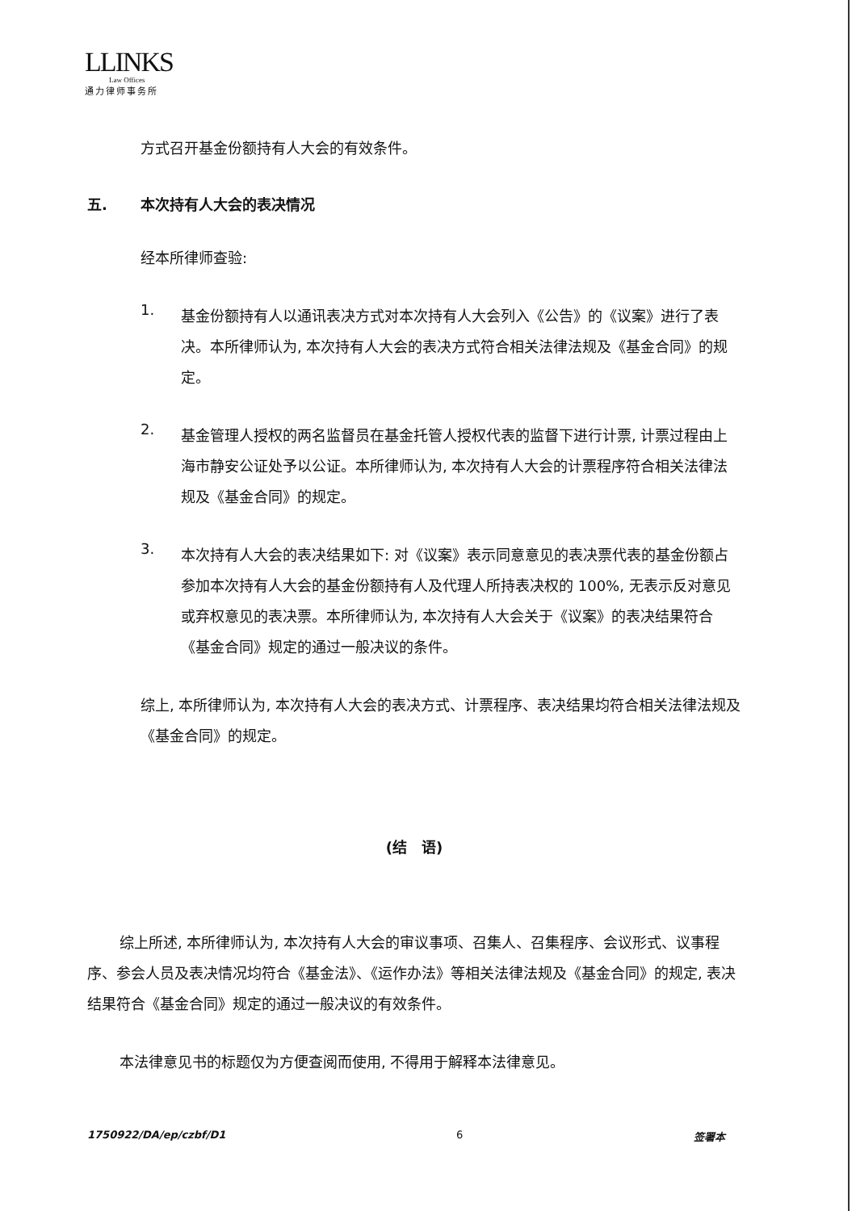LLINKS
Law Offices
通力律师事务所
方式召开基金份额持有人大会的有效条件。
五. 本次持有人大会的表决情况
经本所律师查验:
1.
基金份额持有人以通讯表决方式对本次持有人大会列入《公告》的《议案》进行了表决。本所律师认为, 本次持有人大会的表决方式符合相关法律法规及《基金合同》的规定。
2.
基金管理人授权的两名监督员在基金托管人授权代表的监督下进行计票, 计票过程由上海市静安公证处予以公证。本所律师认为, 本次持有人大会的计票程序符合相关法律法规及《基金合同》的规定。
3.
本次持有人大会的表决结果如下: 对《议案》表示同意意见的表决票代表的基金份额占参加本次持有人大会的基金份额持有人及代理人所持表决权的 100%, 无表示反对意见或弃权意见的表决票。本所律师认为, 本次持有人大会关于《议案》的表决结果符合《基金合同》规定的通过一般决议的条件。
综上, 本所律师认为, 本次持有人大会的表决方式、计票程序、表决结果均符合相关法律法规及《基金合同》的规定。
(结　语)
综上所述, 本所律师认为, 本次持有人大会的审议事项、召集人、召集程序、会议形式、议事程序、参会人员及表决情况均符合《基金法》、《运作办法》等相关法律法规及《基金合同》的规定, 表决结果符合《基金合同》规定的通过一般决议的有效条件。
本法律意见书的标题仅为方便查阅而使用, 不得用于解释本法律意见。
1750922/DA/ep/czbf/D1 6 签署本